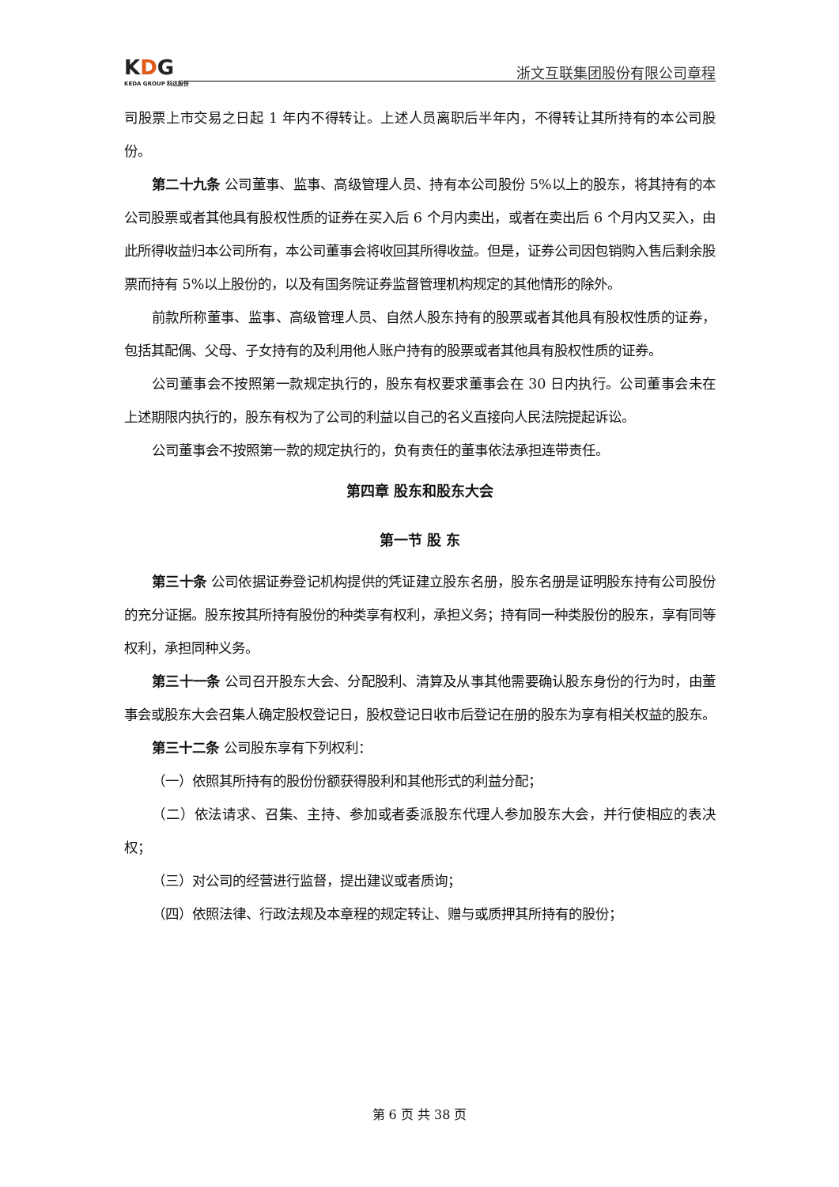KDG
KEDA GROUP 科达股份
浙文互联集团股份有限公司章程
司股票上市交易之日起 1 年内不得转让。上述人员离职后半年内，不得转让其所持有的本公司股份。
第二十九条 公司董事、监事、高级管理人员、持有本公司股份 5%以上的股东，将其持有的本公司股票或者其他具有股权性质的证券在买入后 6 个月内卖出，或者在卖出后 6 个月内又买入，由此所得收益归本公司所有，本公司董事会将收回其所得收益。但是，证券公司因包销购入售后剩余股票而持有 5%以上股份的，以及有国务院证券监督管理机构规定的其他情形的除外。
前款所称董事、监事、高级管理人员、自然人股东持有的股票或者其他具有股权性质的证券，包括其配偶、父母、子女持有的及利用他人账户持有的股票或者其他具有股权性质的证券。
公司董事会不按照第一款规定执行的，股东有权要求董事会在 30 日内执行。公司董事会未在上述期限内执行的，股东有权为了公司的利益以自己的名义直接向人民法院提起诉讼。
公司董事会不按照第一款的规定执行的，负有责任的董事依法承担连带责任。
第四章 股东和股东大会
第一节 股 东
第三十条 公司依据证券登记机构提供的凭证建立股东名册，股东名册是证明股东持有公司股份的充分证据。股东按其所持有股份的种类享有权利，承担义务；持有同一种类股份的股东，享有同等权利，承担同种义务。
第三十一条 公司召开股东大会、分配股利、清算及从事其他需要确认股东身份的行为时，由董事会或股东大会召集人确定股权登记日，股权登记日收市后登记在册的股东为享有相关权益的股东。
第三十二条 公司股东享有下列权利：
（一）依照其所持有的股份份额获得股利和其他形式的利益分配；
（二）依法请求、召集、主持、参加或者委派股东代理人参加股东大会，并行使相应的表决权；
（三）对公司的经营进行监督，提出建议或者质询；
（四）依照法律、行政法规及本章程的规定转让、赠与或质押其所持有的股份；
第 6 页 共 38 页